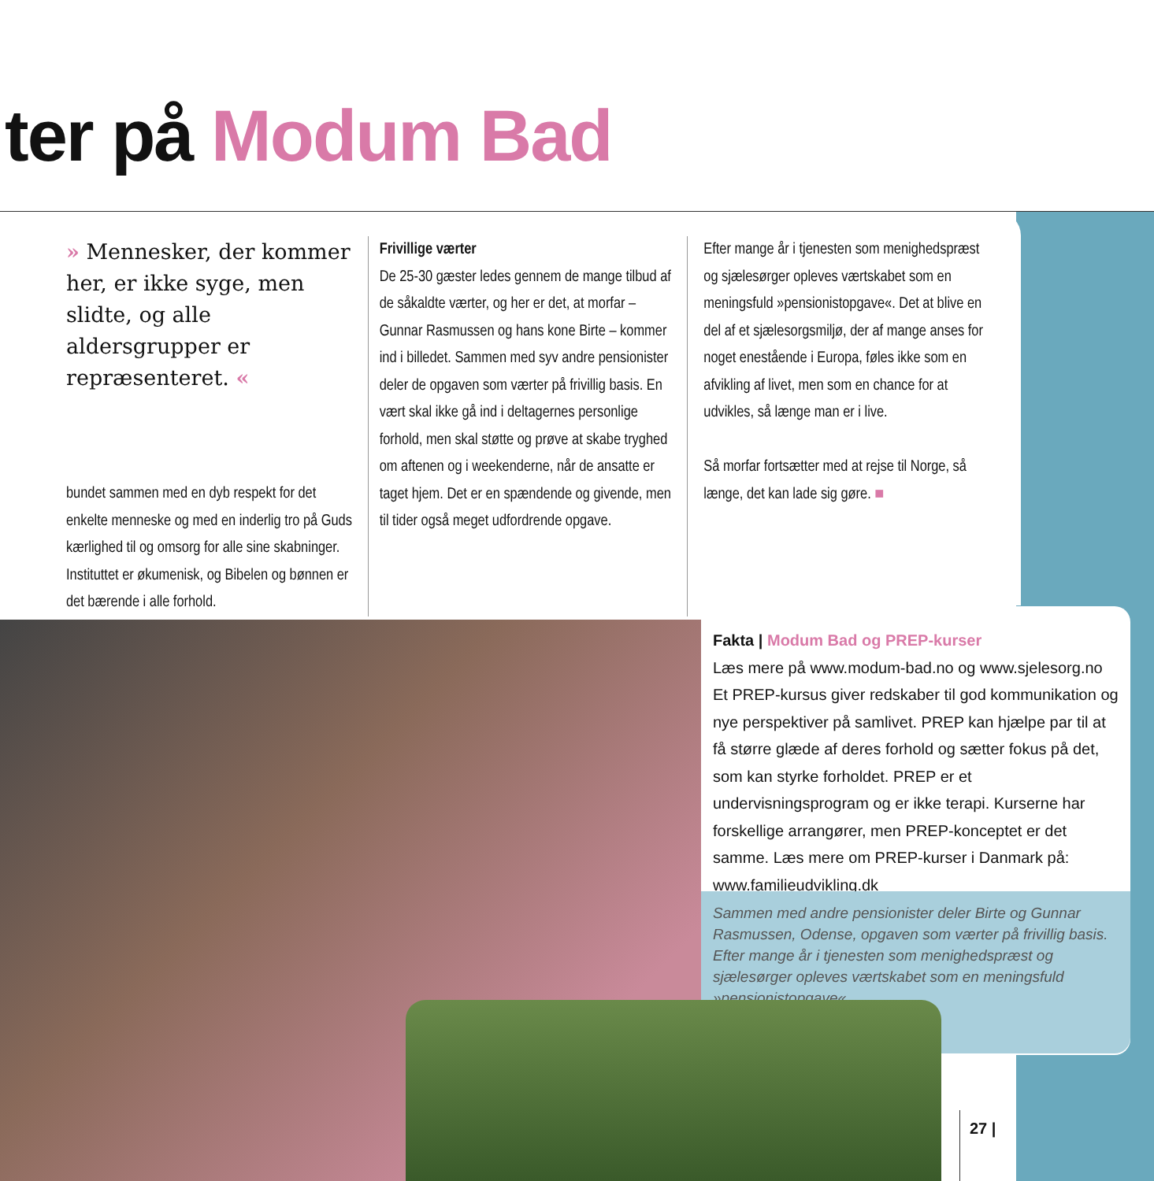ter på Modum Bad
» Mennesker, der kommer her, er ikke syge, men slidte, og alle aldersgrupper er repræsenteret. «
bundet sammen med en dyb respekt for det enkelte menneske og med en inderlig tro på Guds kærlighed til og omsorg for alle sine skabninger. Instituttet er økumenisk, og Bibelen og bønnen er det bærende i alle forhold.
Frivillige værter
De 25-30 gæster ledes gennem de mange tilbud af de såkaldte værter, og her er det, at morfar – Gunnar Rasmussen og hans kone Birte – kommer ind i billedet. Sammen med syv andre pensionister deler de opgaven som værter på frivillig basis. En vært skal ikke gå ind i deltagernes personlige forhold, men skal støtte og prøve at skabe tryghed om aftenen og i weekenderne, når de ansatte er taget hjem. Det er en spændende og givende, men til tider også meget udfordrende opgave.
Efter mange år i tjenesten som menighedspræst og sjælesørger opleves værtskabet som en meningsfuld »pensionistopgave«. Det at blive en del af et sjælesorgsmiljø, der af mange anses for noget enestående i Europa, føles ikke som en afvikling af livet, men som en chance for at udvikles, så længe man er i live.
Så morfar fortsætter med at rejse til Norge, så længe, det kan lade sig gøre. ■
Fakta | Modum Bad og PREP-kurser
Læs mere på www.modum-bad.no og www.sjelesorg.no Et PREP-kursus giver redskaber til god kommunikation og nye perspektiver på samlivet. PREP kan hjælpe par til at få større glæde af deres forhold og sætter fokus på det, som kan styrke forholdet. PREP er et undervisningsprogram og er ikke terapi. Kurserne har forskellige arrangører, men PREP-konceptet er det samme. Læs mere om PREP-kurser i Danmark på: www.familieudvikling.dk
Sammen med andre pensionister deler Birte og Gunnar Rasmussen, Odense, opgaven som værter på frivillig basis. Efter mange år i tjenesten som menighedspræst og sjælesørger opleves værtskabet som en meningsfuld »pensionistopgave«.
27 |